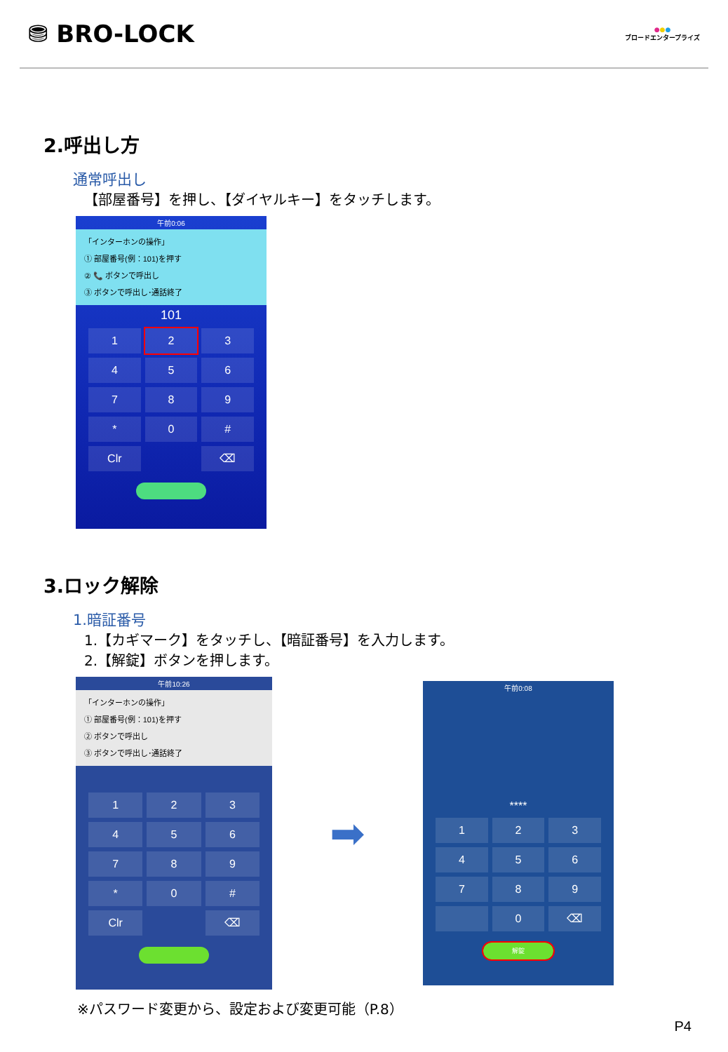⛃ BRO-LOCK
●●●
ブロードエンタープライズ
2.呼出し方
通常呼出し
【部屋番号】を押し、【ダイヤルキー】をタッチします。
午前0:06
「インターホンの操作」
① 部屋番号(例：101)を押す
② 📞 ボタンで呼出し
③ ボタンで呼出し･通話終了
101
1
2
3
4
5
6
7
8
9
*
0
#
Clr
⌫
3.ロック解除
1.暗証番号
1.【カギマーク】をタッチし、【暗証番号】を入力します。
2.【解錠】ボタンを押します。
午前10:26
「インターホンの操作」
① 部屋番号(例：101)を押す
② ボタンで呼出し
③ ボタンで呼出し･通話終了
1
2
3
4
5
6
7
8
9
*
0
#
Clr
⌫
➡
午前0:08
****
1
2
3
4
5
6
7
8
9
0
⌫
解錠
※パスワード変更から、設定および変更可能（P.8）
P4